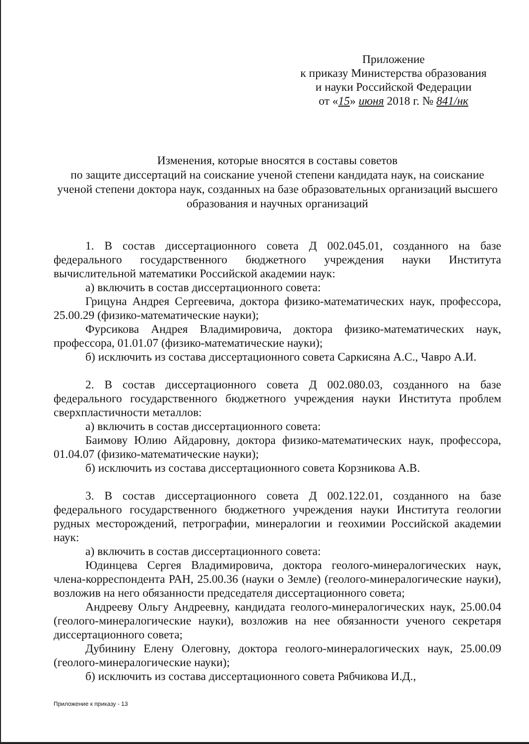Приложение
к приказу Министерства образования
и науки Российской Федерации
от «15» июня 2018 г. № 841/нк
Изменения, которые вносятся в составы советов
по защите диссертаций на соискание ученой степени кандидата наук, на соискание ученой степени доктора наук, созданных на базе образовательных организаций высшего образования и научных организаций
1. В состав диссертационного совета Д 002.045.01, созданного на базе федерального государственного бюджетного учреждения науки Института вычислительной математики Российской академии наук:
а) включить в состав диссертационного совета:
Грицуна Андрея Сергеевича, доктора физико-математических наук, профессора, 25.00.29 (физико-математические науки);
Фурсикова Андрея Владимировича, доктора физико-математических наук, профессора, 01.01.07 (физико-математические науки);
б) исключить из состава диссертационного совета Саркисяна А.С., Чавро А.И.
2. В состав диссертационного совета Д 002.080.03, созданного на базе федерального государственного бюджетного учреждения науки Института проблем сверхпластичности металлов:
а) включить в состав диссертационного совета:
Баимову Юлию Айдаровну, доктора физико-математических наук, профессора, 01.04.07 (физико-математические науки);
б) исключить из состава диссертационного совета Корзникова А.В.
3. В состав диссертационного совета Д 002.122.01, созданного на базе федерального государственного бюджетного учреждения науки Института геологии рудных месторождений, петрографии, минералогии и геохимии Российской академии наук:
а) включить в состав диссертационного совета:
Юдинцева Сергея Владимировича, доктора геолого-минералогических наук, члена-корреспондента РАН, 25.00.36 (науки о Земле) (геолого-минералогические науки), возложив на него обязанности председателя диссертационного совета;
Андрееву Ольгу Андреевну, кандидата геолого-минералогических наук, 25.00.04 (геолого-минералогические науки), возложив на нее обязанности ученого секретаря диссертационного совета;
Дубинину Елену Олеговну, доктора геолого-минералогических наук, 25.00.09 (геолого-минералогические науки);
б) исключить из состава диссертационного совета Рябчикова И.Д.,
Приложение к приказу - 13